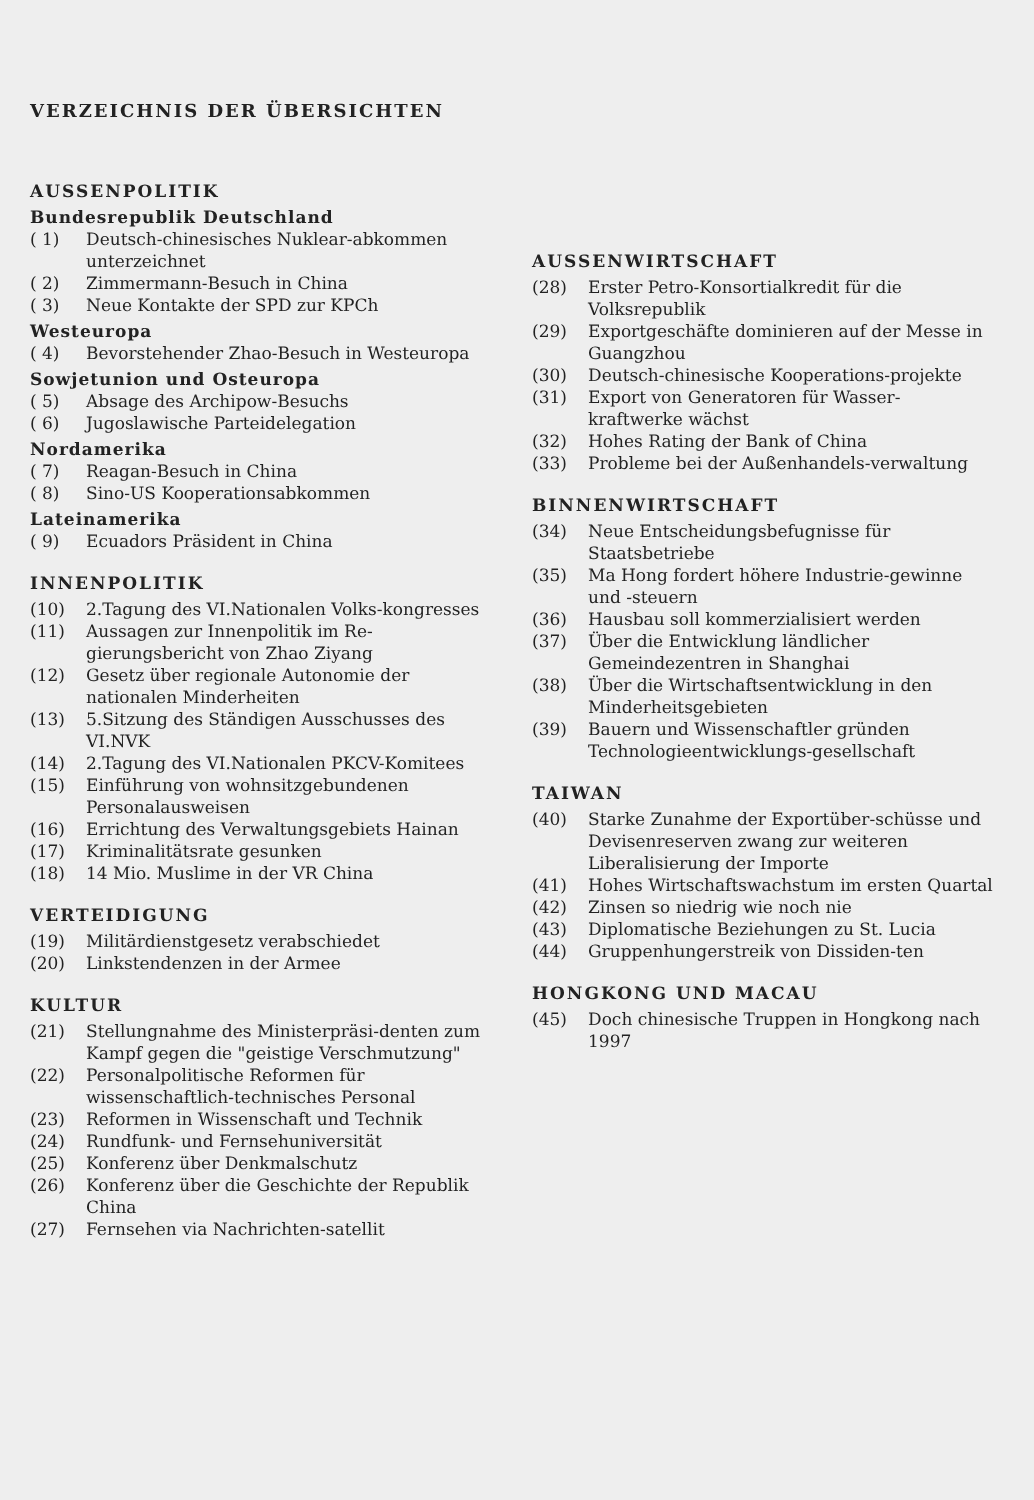VERZEICHNIS DER ÜBERSICHTEN
AUSSENPOLITIK
Bundesrepublik Deutschland
( 1) Deutsch-chinesisches Nuklear-abkommen unterzeichnet
( 2) Zimmermann-Besuch in China
( 3) Neue Kontakte der SPD zur KPCh
Westeuropa
( 4) Bevorstehender Zhao-Besuch in Westeuropa
Sowjetunion und Osteuropa
( 5) Absage des Archipow-Besuchs
( 6) Jugoslawische Parteidelegation
Nordamerika
( 7) Reagan-Besuch in China
( 8) Sino-US Kooperationsabkommen
Lateinamerika
( 9) Ecuadors Präsident in China
INNENPOLITIK
(10) 2.Tagung des VI.Nationalen Volks-kongresses
(11) Aussagen zur Innenpolitik im Re-gierungsbericht von Zhao Ziyang
(12) Gesetz über regionale Autonomie der nationalen Minderheiten
(13) 5.Sitzung des Ständigen Ausschusses des VI.NVK
(14) 2.Tagung des VI.Nationalen PKCV-Komitees
(15) Einführung von wohnsitzgebundenen Personalausweisen
(16) Errichtung des Verwaltungsgebiets Hainan
(17) Kriminalitätsrate gesunken
(18) 14 Mio. Muslime in der VR China
VERTEIDIGUNG
(19) Militärdienstgesetz verabschiedet
(20) Linkstendenzen in der Armee
KULTUR
(21) Stellungnahme des Ministerpräsi-denten zum Kampf gegen die "geistige Verschmutzung"
(22) Personalpolitische Reformen für wissenschaftlich-technisches Personal
(23) Reformen in Wissenschaft und Technik
(24) Rundfunk- und Fernsehuniversität
(25) Konferenz über Denkmalschutz
(26) Konferenz über die Geschichte der Republik China
(27) Fernsehen via Nachrichten-satellit
AUSSENWIRTSCHAFT
(28) Erster Petro-Konsortialkredit für die Volksrepublik
(29) Exportgeschäfte dominieren auf der Messe in Guangzhou
(30) Deutsch-chinesische Kooperations-projekte
(31) Export von Generatoren für Wasser-kraftwerke wächst
(32) Hohes Rating der Bank of China
(33) Probleme bei der Außenhandels-verwaltung
BINNENWIRTSCHAFT
(34) Neue Entscheidungsbefugnisse für Staatsbetriebe
(35) Ma Hong fordert höhere Industrie-gewinne und -steuern
(36) Hausbau soll kommerzialisiert werden
(37) Über die Entwicklung ländlicher Gemeindezentren in Shanghai
(38) Über die Wirtschaftsentwicklung in den Minderheitsgebieten
(39) Bauern und Wissenschaftler gründen Technologieentwicklungs-gesellschaft
TAIWAN
(40) Starke Zunahme der Exportüber-schüsse und Devisenreserven zwang zur weiteren Liberalisierung der Importe
(41) Hohes Wirtschaftswachstum im ersten Quartal
(42) Zinsen so niedrig wie noch nie
(43) Diplomatische Beziehungen zu St. Lucia
(44) Gruppenhungerstreik von Dissiden-ten
HONGKONG UND MACAU
(45) Doch chinesische Truppen in Hongkong nach 1997